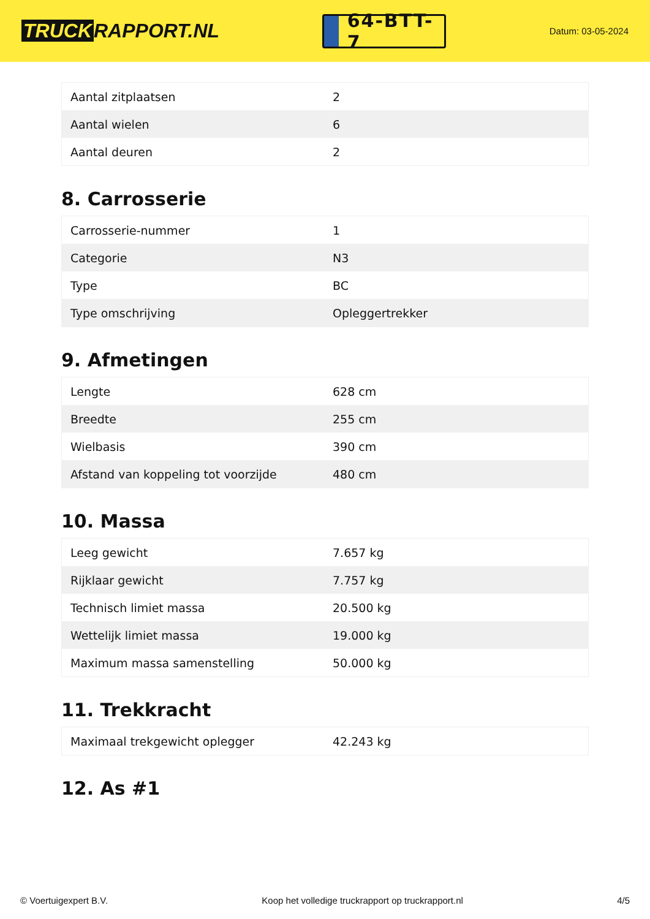TRUCK RAPPORT.NL
64-BTT-7
Datum: 03-05-2024
| Aantal zitplaatsen | 2 |
| Aantal wielen | 6 |
| Aantal deuren | 2 |
8. Carrosserie
| Carrosserie-nummer | 1 |
| Categorie | N3 |
| Type | BC |
| Type omschrijving | Opleggertrekker |
9. Afmetingen
| Lengte | 628 cm |
| Breedte | 255 cm |
| Wielbasis | 390 cm |
| Afstand van koppeling tot voorzijde | 480 cm |
10. Massa
| Leeg gewicht | 7.657 kg |
| Rijklaar gewicht | 7.757 kg |
| Technisch limiet massa | 20.500 kg |
| Wettelijk limiet massa | 19.000 kg |
| Maximum massa samenstelling | 50.000 kg |
11. Trekkracht
| Maximaal trekgewicht oplegger | 42.243 kg |
12. As #1
© Voertuigexpert B.V. Koop het volledige truckrapport op truckrapport.nl 4/5